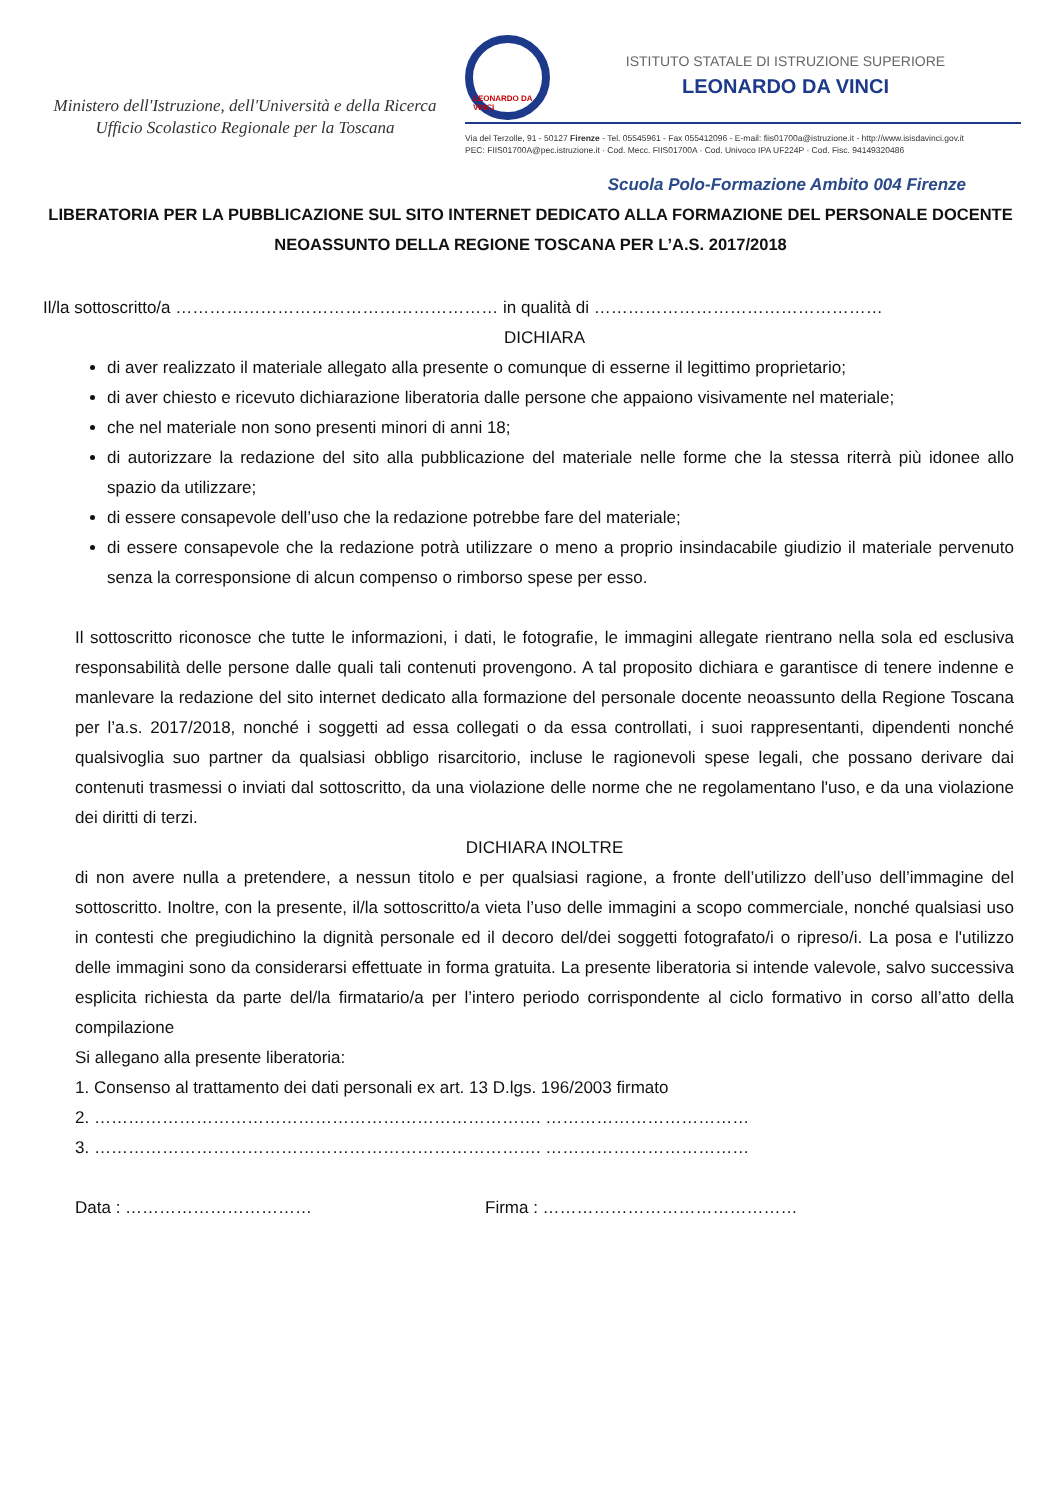Ministero dell'Istruzione, dell'Università e della Ricerca
Ufficio Scolastico Regionale per la Toscana
LEONARDO DA VINCI
ISTITUTO STATALE DI ISTRUZIONE SUPERIORE
LEONARDO DA VINCI
Via del Terzolle, 91 - 50127 Firenze - Tel. 05545961 - Fax 055412096 - E-mail: fiis01700a@istruzione.it - http://www.isisdavinci.gov.it
PEC: FIIS01700A@pec.istruzione.it · Cod. Mecc. FIIS01700A · Cod. Univoco IPA UF224P · Cod. Fisc. 94149320486
Scuola Polo-Formazione Ambito 004 Firenze
LIBERATORIA PER LA PUBBLICAZIONE SUL SITO INTERNET DEDICATO ALLA FORMAZIONE DEL PERSONALE DOCENTE NEOASSUNTO DELLA REGIONE TOSCANA PER L’A.S. 2017/2018
Il/la sottoscritto/a ………………………………………………… in qualità di ……………………………………………
DICHIARA
di aver realizzato il materiale allegato alla presente o comunque di esserne il legittimo proprietario;
di aver chiesto e ricevuto dichiarazione liberatoria dalle persone che appaiono visivamente nel materiale;
che nel materiale non sono presenti minori di anni 18;
di autorizzare la redazione del sito alla pubblicazione del materiale nelle forme che la stessa riterrà più idonee allo spazio da utilizzare;
di essere consapevole dell’uso che la redazione potrebbe fare del materiale;
di essere consapevole che la redazione potrà utilizzare o meno a proprio insindacabile giudizio il materiale pervenuto senza la corresponsione di alcun compenso o rimborso spese per esso.
Il sottoscritto riconosce che tutte le informazioni, i dati, le fotografie, le immagini allegate rientrano nella sola ed esclusiva responsabilità delle persone dalle quali tali contenuti provengono. A tal proposito dichiara e garantisce di tenere indenne e manlevare la redazione del sito internet dedicato alla formazione del personale docente neoassunto della Regione Toscana per l’a.s. 2017/2018, nonché i soggetti ad essa collegati o da essa controllati, i suoi rappresentanti, dipendenti nonché qualsivoglia suo partner da qualsiasi obbligo risarcitorio, incluse le ragionevoli spese legali, che possano derivare dai contenuti trasmessi o inviati dal sottoscritto, da una violazione delle norme che ne regolamentano l'uso, e da una violazione dei diritti di terzi.
DICHIARA INOLTRE
di non avere nulla a pretendere, a nessun titolo e per qualsiasi ragione, a fronte dell’utilizzo dell’uso dell’immagine del sottoscritto. Inoltre, con la presente, il/la sottoscritto/a vieta l’uso delle immagini a scopo commerciale, nonché qualsiasi uso in contesti che pregiudichino la dignità personale ed il decoro del/dei soggetti fotografato/i o ripreso/i. La posa e l'utilizzo delle immagini sono da considerarsi effettuate in forma gratuita. La presente liberatoria si intende valevole, salvo successiva esplicita richiesta da parte del/la firmatario/a per l’intero periodo corrispondente al ciclo formativo in corso all’atto della compilazione
Si allegano alla presente liberatoria:
1. Consenso al trattamento dei dati personali ex art. 13 D.lgs. 196/2003 firmato
2. ……………………………………………………………………. ………………………………
3. ……………………………………………………………………. ………………………………
Data : …………………………… Firma : ………………………………………